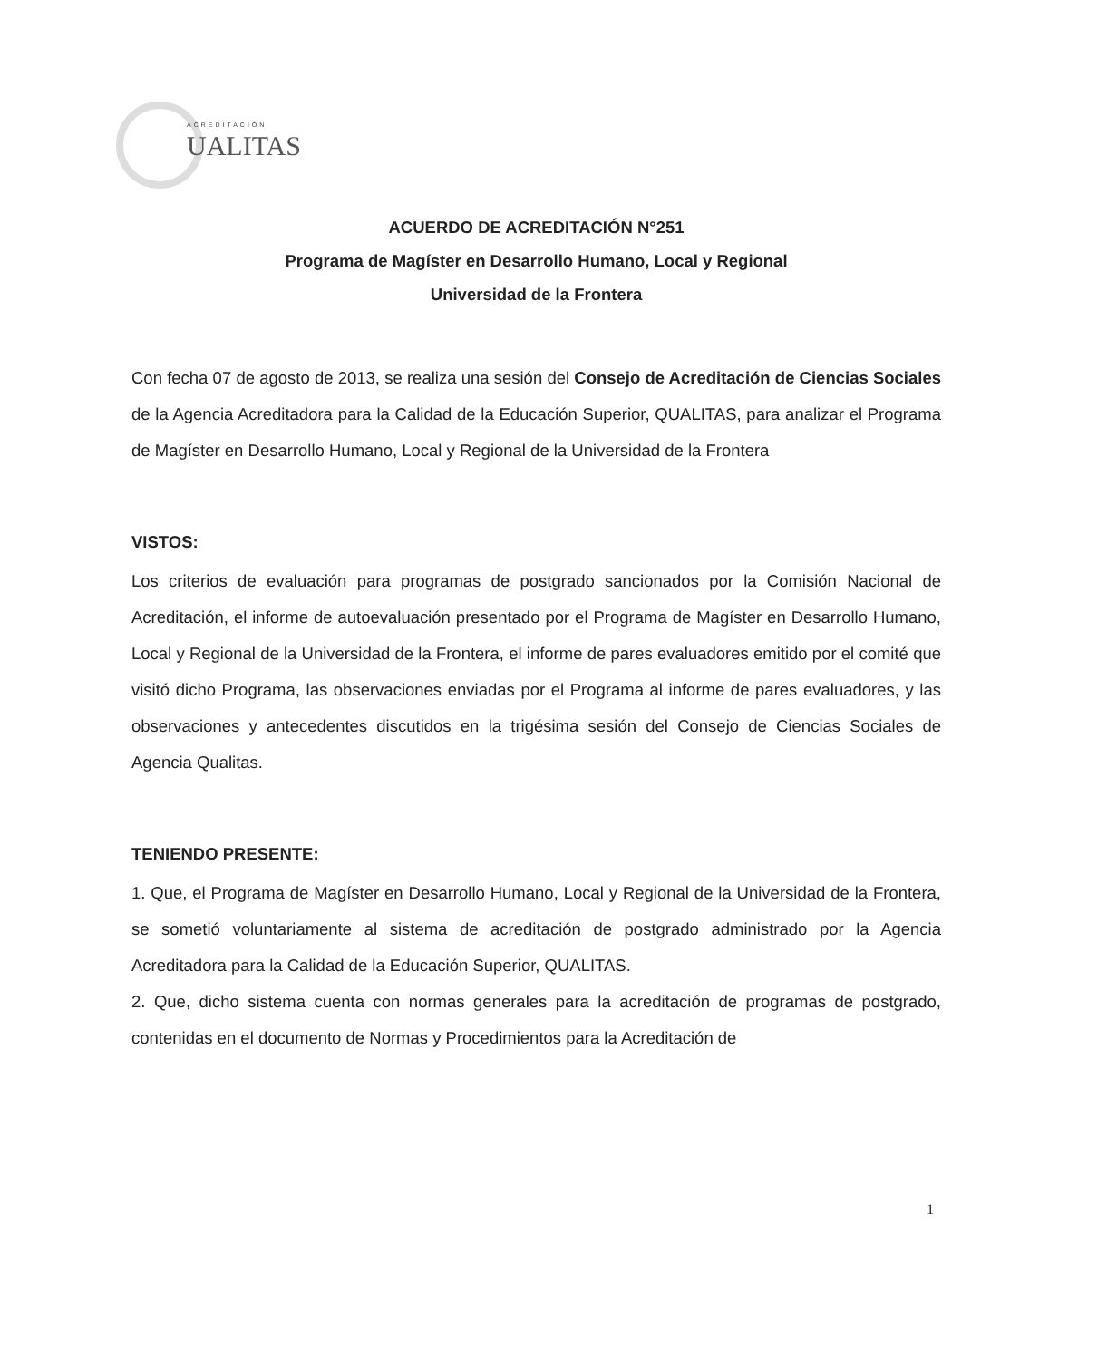ACREDITACIÓN
UALITAS
ACUERDO DE ACREDITACIÓN N°251
Programa de Magíster en Desarrollo Humano, Local y Regional
Universidad de la Frontera
Con fecha 07 de agosto de 2013, se realiza una sesión del Consejo de Acreditación de Ciencias Sociales de la Agencia Acreditadora para la Calidad de la Educación Superior, QUALITAS, para analizar el Programa de Magíster en Desarrollo Humano, Local y Regional de la Universidad de la Frontera
VISTOS:
Los criterios de evaluación para programas de postgrado sancionados por la Comisión Nacional de Acreditación, el informe de autoevaluación presentado por el Programa de Magíster en Desarrollo Humano, Local y Regional de la Universidad de la Frontera, el informe de pares evaluadores emitido por el comité que visitó dicho Programa, las observaciones enviadas por el Programa al informe de pares evaluadores, y las observaciones y antecedentes discutidos en la trigésima sesión del Consejo de Ciencias Sociales de Agencia Qualitas.
TENIENDO PRESENTE:
1. Que, el Programa de Magíster en Desarrollo Humano, Local y Regional de la Universidad de la Frontera, se sometió voluntariamente al sistema de acreditación de postgrado administrado por la Agencia Acreditadora para la Calidad de la Educación Superior, QUALITAS.
2. Que, dicho sistema cuenta con normas generales para la acreditación de programas de postgrado, contenidas en el documento de Normas y Procedimientos para la Acreditación de
1